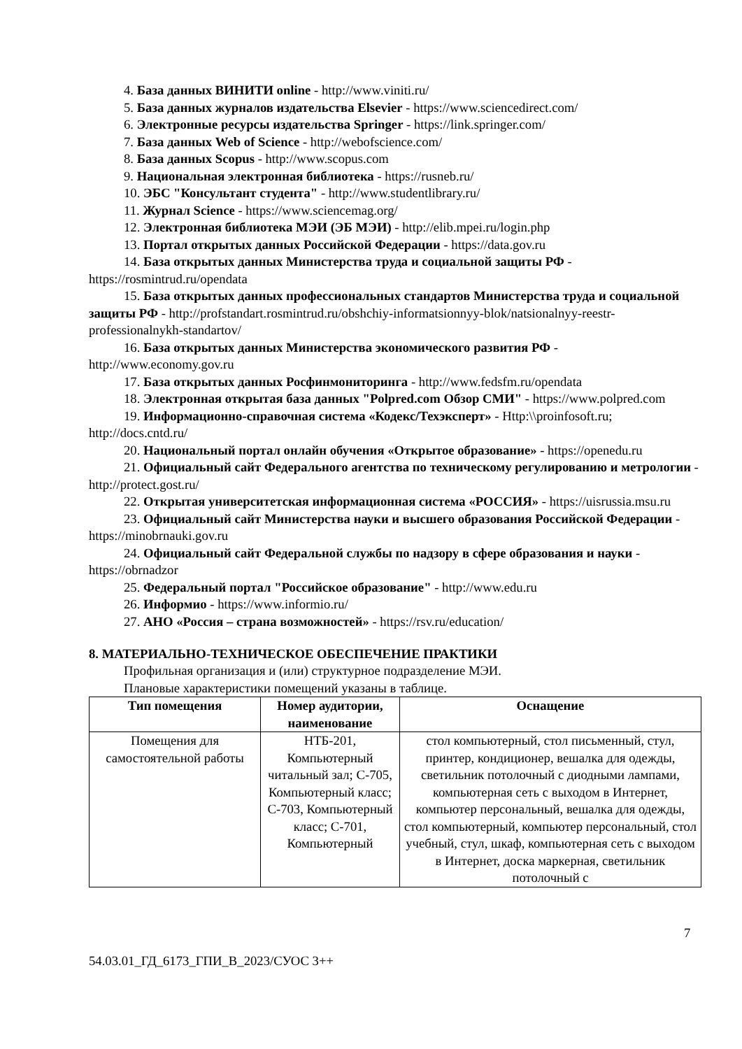4. База данных ВИНИТИ online - http://www.viniti.ru/
5. База данных журналов издательства Elsevier - https://www.sciencedirect.com/
6. Электронные ресурсы издательства Springer - https://link.springer.com/
7. База данных Web of Science - http://webofscience.com/
8. База данных Scopus - http://www.scopus.com
9. Национальная электронная библиотека - https://rusneb.ru/
10. ЭБС "Консультант студента" - http://www.studentlibrary.ru/
11. Журнал Science - https://www.sciencemag.org/
12. Электронная библиотека МЭИ (ЭБ МЭИ) - http://elib.mpei.ru/login.php
13. Портал открытых данных Российской Федерации - https://data.gov.ru
14. База открытых данных Министерства труда и социальной защиты РФ - https://rosmintrud.ru/opendata
15. База открытых данных профессиональных стандартов Министерства труда и социальной защиты РФ - http://profstandart.rosmintrud.ru/obshchiy-informatsionnyy-blok/natsionalnyy-reestr-professionalnykh-standartov/
16. База открытых данных Министерства экономического развития РФ - http://www.economy.gov.ru
17. База открытых данных Росфинмониторинга - http://www.fedsfm.ru/opendata
18. Электронная открытая база данных "Polpred.com Обзор СМИ" - https://www.polpred.com
19. Информационно-справочная система «Кодекс/Техэксперт» - Http:\\proinfosoft.ru; http://docs.cntd.ru/
20. Национальный портал онлайн обучения «Открытое образование» - https://openedu.ru
21. Официальный сайт Федерального агентства по техническому регулированию и метрологии - http://protect.gost.ru/
22. Открытая университетская информационная система «РОССИЯ» - https://uisrussia.msu.ru
23. Официальный сайт Министерства науки и высшего образования Российской Федерации - https://minobrnauki.gov.ru
24. Официальный сайт Федеральной службы по надзору в сфере образования и науки - https://obrnadzor
25. Федеральный портал "Российское образование" - http://www.edu.ru
26. Информио - https://www.informio.ru/
27. АНО «Россия – страна возможностей» - https://rsv.ru/education/
8. МАТЕРИАЛЬНО-ТЕХНИЧЕСКОЕ ОБЕСПЕЧЕНИЕ ПРАКТИКИ
Профильная организация и (или) структурное подразделение МЭИ.
Плановые характеристики помещений указаны в таблице.
| Тип помещения | Номер аудитории, наименование | Оснащение |
| --- | --- | --- |
| Помещения для самостоятельной работы | НТБ-201, Компьютерный читальный зал; С-705, Компьютерный класс; С-703, Компьютерный класс; С-701, Компьютерный | стол компьютерный, стол письменный, стул, принтер, кондиционер, вешалка для одежды, светильник потолочный с диодными лампами, компьютерная сеть с выходом в Интернет, компьютер персональный, вешалка для одежды, стол компьютерный, компьютер персональный, стол учебный, стул, шкаф, компьютерная сеть с выходом в Интернет, доска маркерная, светильник потолочный с |
7
54.03.01_ГД_6173_ГПИ_В_2023/СУОС 3++